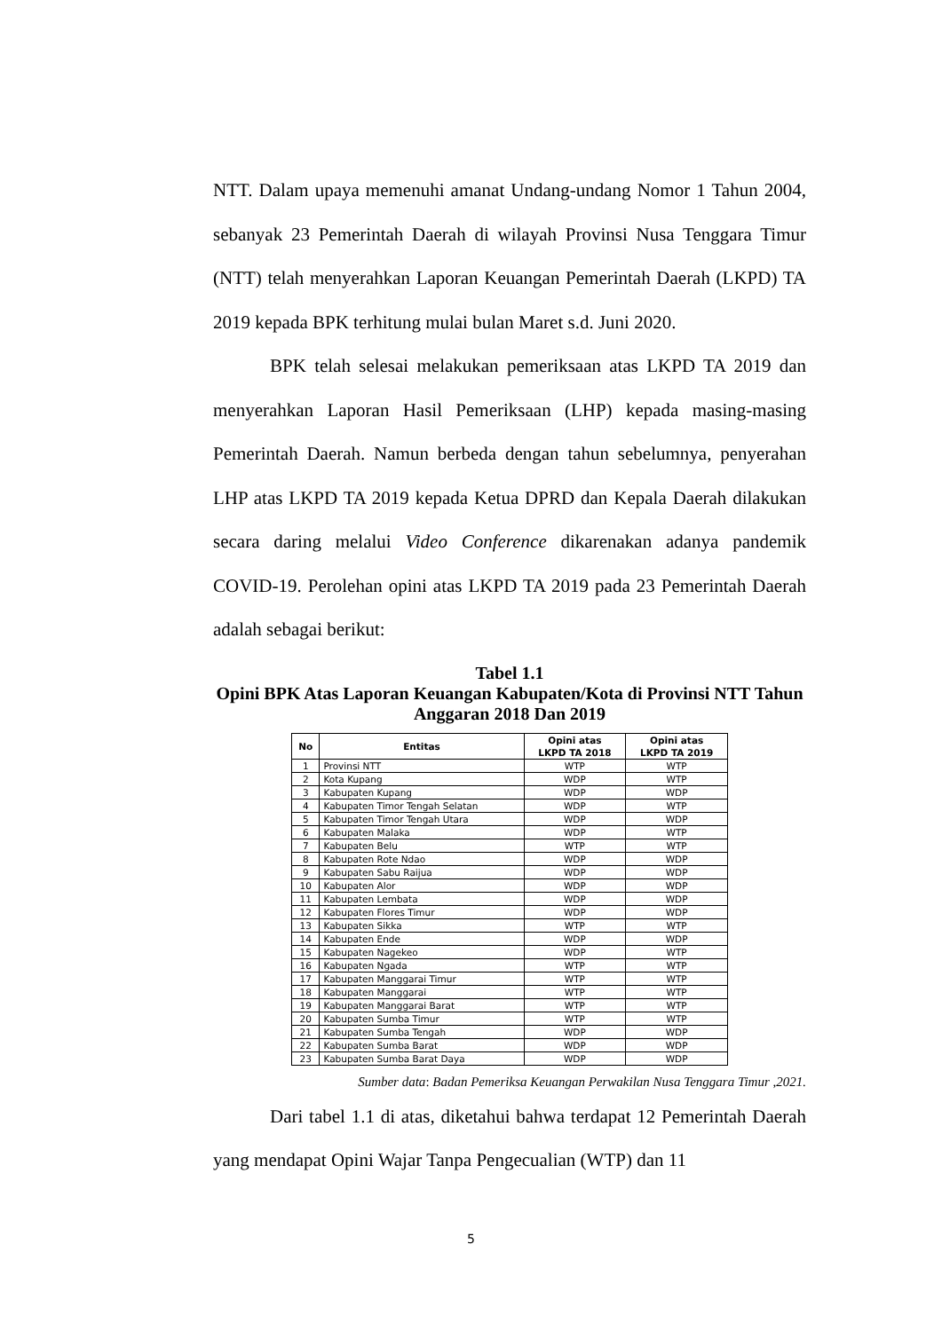NTT. Dalam upaya memenuhi amanat Undang-undang Nomor 1 Tahun 2004, sebanyak 23 Pemerintah Daerah di wilayah Provinsi Nusa Tenggara Timur (NTT) telah menyerahkan Laporan Keuangan Pemerintah Daerah (LKPD) TA 2019 kepada BPK terhitung mulai bulan Maret s.d. Juni 2020.
BPK telah selesai melakukan pemeriksaan atas LKPD TA 2019 dan menyerahkan Laporan Hasil Pemeriksaan (LHP) kepada masing-masing Pemerintah Daerah. Namun berbeda dengan tahun sebelumnya, penyerahan LHP atas LKPD TA 2019 kepada Ketua DPRD dan Kepala Daerah dilakukan secara daring melalui Video Conference dikarenakan adanya pandemik COVID-19. Perolehan opini atas LKPD TA 2019 pada 23 Pemerintah Daerah adalah sebagai berikut:
Tabel 1.1
Opini BPK Atas Laporan Keuangan Kabupaten/Kota di Provinsi NTT Tahun Anggaran 2018 Dan 2019
| No | Entitas | Opini atas LKPD TA 2018 | Opini atas LKPD TA 2019 |
| --- | --- | --- | --- |
| 1 | Provinsi NTT | WTP | WTP |
| 2 | Kota Kupang | WDP | WTP |
| 3 | Kabupaten Kupang | WDP | WDP |
| 4 | Kabupaten Timor Tengah Selatan | WDP | WTP |
| 5 | Kabupaten Timor Tengah Utara | WDP | WDP |
| 6 | Kabupaten Malaka | WDP | WTP |
| 7 | Kabupaten Belu | WTP | WTP |
| 8 | Kabupaten Rote Ndao | WDP | WDP |
| 9 | Kabupaten Sabu Raijua | WDP | WDP |
| 10 | Kabupaten Alor | WDP | WDP |
| 11 | Kabupaten Lembata | WDP | WDP |
| 12 | Kabupaten Flores Timur | WDP | WDP |
| 13 | Kabupaten Sikka | WTP | WTP |
| 14 | Kabupaten Ende | WDP | WDP |
| 15 | Kabupaten Nagekeo | WDP | WTP |
| 16 | Kabupaten Ngada | WTP | WTP |
| 17 | Kabupaten Manggarai Timur | WTP | WTP |
| 18 | Kabupaten Manggarai | WTP | WTP |
| 19 | Kabupaten Manggarai Barat | WTP | WTP |
| 20 | Kabupaten Sumba Timur | WTP | WTP |
| 21 | Kabupaten Sumba Tengah | WDP | WDP |
| 22 | Kabupaten Sumba Barat | WDP | WDP |
| 23 | Kabupaten Sumba Barat Daya | WDP | WDP |
Sumber data: Badan Pemeriksa Keuangan Perwakilan Nusa Tenggara Timur ,2021.
Dari tabel 1.1 di atas, diketahui bahwa terdapat 12 Pemerintah Daerah yang mendapat Opini Wajar Tanpa Pengecualian (WTP) dan 11
5